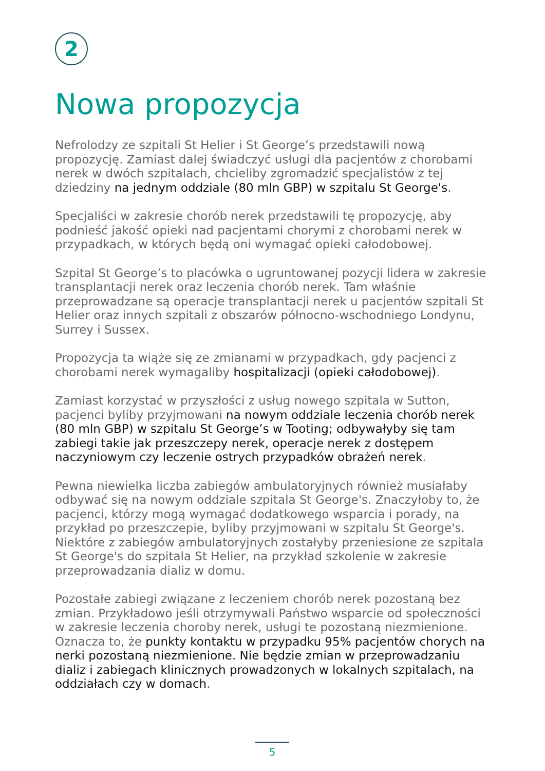2
Nowa propozycja
Nefrolodzy ze szpitali St Helier i St George’s przedstawili nową propozycję. Zamiast dalej świadczyć usługi dla pacjentów z chorobami nerek w dwóch szpitalach, chcieliby zgromadzić specjalistów z tej dziedziny na jednym oddziale (80 mln GBP) w szpitalu St George's.
Specjaliści w zakresie chorób nerek przedstawili tę propozycję, aby podnieść jakość opieki nad pacjentami chorymi z chorobami nerek w przypadkach, w których będą oni wymagać opieki całodobowej.
Szpital St George’s to placówka o ugruntowanej pozycji lidera w zakresie transplantacji nerek oraz leczenia chorób nerek. Tam właśnie przeprowadzane są operacje transplantacji nerek u pacjentów szpitali St Helier oraz innych szpitali z obszarów północno-wschodniego Londynu, Surrey i Sussex.
Propozycja ta wiąże się ze zmianami w przypadkach, gdy pacjenci z chorobami nerek wymagaliby hospitalizacji (opieki całodobowej).
Zamiast korzystać w przyszłości z usług nowego szpitala w Sutton, pacjenci byliby przyjmowani na nowym oddziale leczenia chorób nerek (80 mln GBP) w szpitalu St George’s w Tooting; odbywałyby się tam zabiegi takie jak przeszczepy nerek, operacje nerek z dostępem naczyniowym czy leczenie ostrych przypadków obrażeń nerek.
Pewna niewielka liczba zabiegów ambulatoryjnych również musiałaby odbywać się na nowym oddziale szpitala St George's. Znaczyłoby to, że pacjenci, którzy mogą wymagać dodatkowego wsparcia i porady, na przykład po przeszczepie, byliby przyjmowani w szpitalu St George's. Niektóre z zabiegów ambulatoryjnych zostałyby przeniesione ze szpitala St George's do szpitala St Helier, na przykład szkolenie w zakresie przeprowadzania dializ w domu.
Pozostałe zabiegi związane z leczeniem chorób nerek pozostaną bez zmian. Przykładowo jeśli otrzymywali Państwo wsparcie od społeczności w zakresie leczenia choroby nerek, usługi te pozostaną niezmienione. Oznacza to, że punkty kontaktu w przypadku 95% pacjentów chorych na nerki pozostaną niezmienione. Nie będzie zmian w przeprowadzaniu dializ i zabiegach klinicznych prowadzonych w lokalnych szpitalach, na oddziałach czy w domach.
5